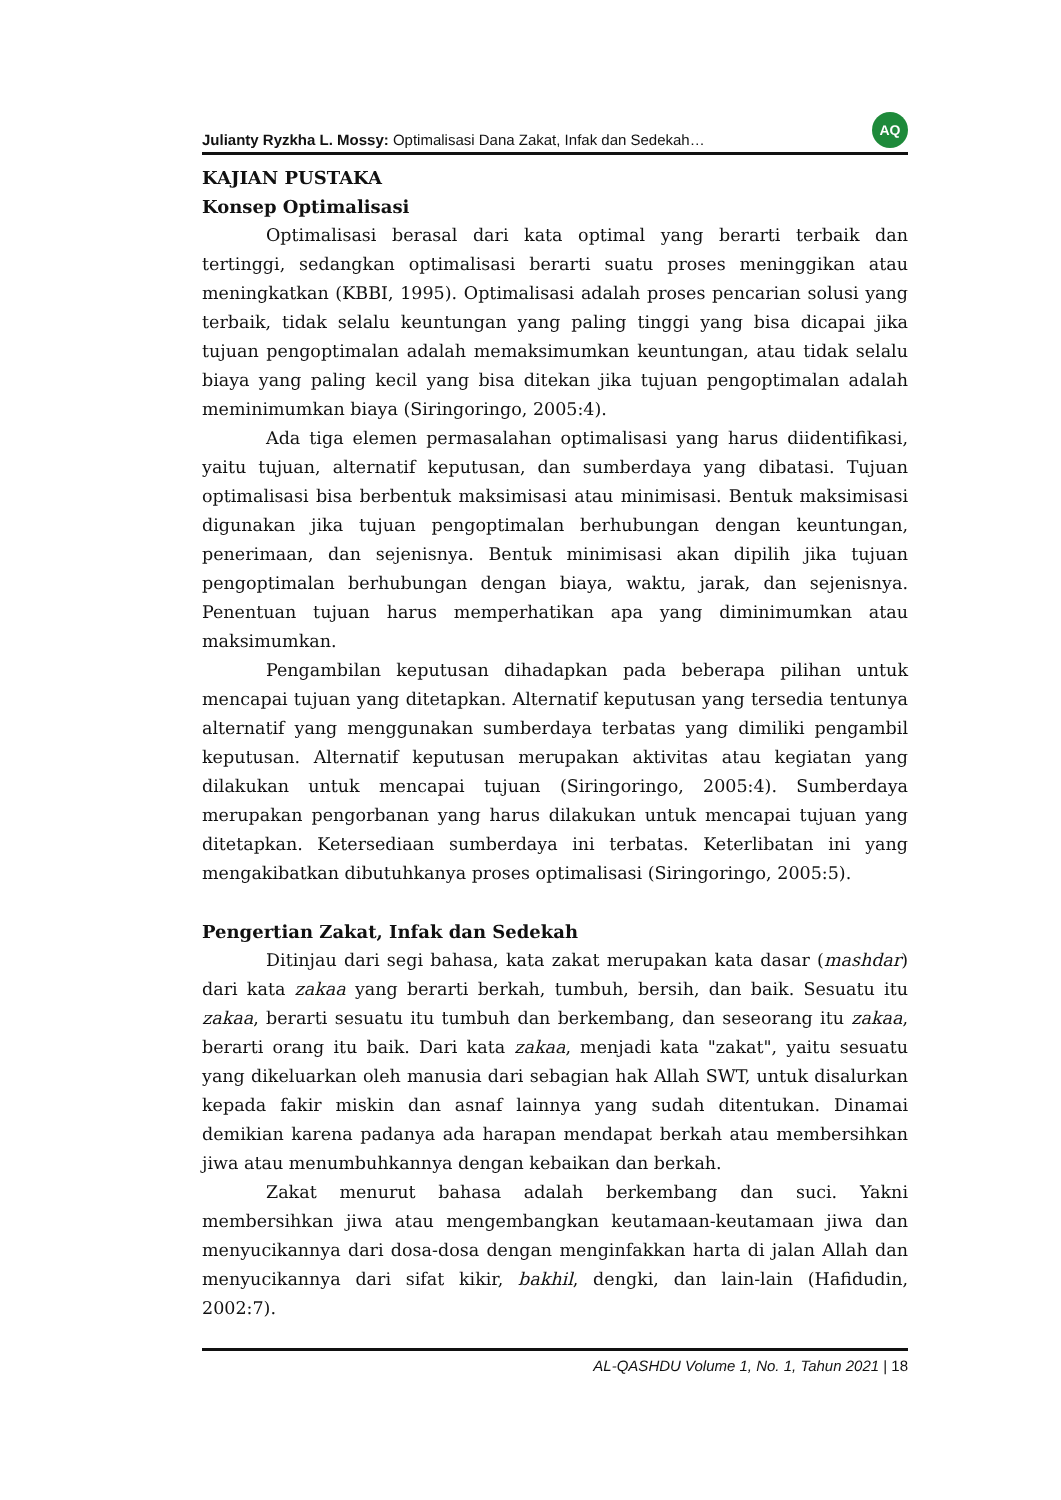Julianty Ryzkha L. Mossy: Optimalisasi Dana Zakat, Infak dan Sedekah… AQ
KAJIAN PUSTAKA
Konsep Optimalisasi
Optimalisasi berasal dari kata optimal yang berarti terbaik dan tertinggi, sedangkan optimalisasi berarti suatu proses meninggikan atau meningkatkan (KBBI, 1995). Optimalisasi adalah proses pencarian solusi yang terbaik, tidak selalu keuntungan yang paling tinggi yang bisa dicapai jika tujuan pengoptimalan adalah memaksimumkan keuntungan, atau tidak selalu biaya yang paling kecil yang bisa ditekan jika tujuan pengoptimalan adalah meminimumkan biaya (Siringoringo, 2005:4).
Ada tiga elemen permasalahan optimalisasi yang harus diidentifikasi, yaitu tujuan, alternatif keputusan, dan sumberdaya yang dibatasi. Tujuan optimalisasi bisa berbentuk maksimisasi atau minimisasi. Bentuk maksimisasi digunakan jika tujuan pengoptimalan berhubungan dengan keuntungan, penerimaan, dan sejenisnya. Bentuk minimisasi akan dipilih jika tujuan pengoptimalan berhubungan dengan biaya, waktu, jarak, dan sejenisnya. Penentuan tujuan harus memperhatikan apa yang diminimumkan atau maksimumkan.
Pengambilan keputusan dihadapkan pada beberapa pilihan untuk mencapai tujuan yang ditetapkan. Alternatif keputusan yang tersedia tentunya alternatif yang menggunakan sumberdaya terbatas yang dimiliki pengambil keputusan. Alternatif keputusan merupakan aktivitas atau kegiatan yang dilakukan untuk mencapai tujuan (Siringoringo, 2005:4). Sumberdaya merupakan pengorbanan yang harus dilakukan untuk mencapai tujuan yang ditetapkan. Ketersediaan sumberdaya ini terbatas. Keterlibatan ini yang mengakibatkan dibutuhkanya proses optimalisasi (Siringoringo, 2005:5).
Pengertian Zakat, Infak dan Sedekah
Ditinjau dari segi bahasa, kata zakat merupakan kata dasar (mashdar) dari kata zakaa yang berarti berkah, tumbuh, bersih, dan baik. Sesuatu itu zakaa, berarti sesuatu itu tumbuh dan berkembang, dan seseorang itu zakaa, berarti orang itu baik. Dari kata zakaa, menjadi kata "zakat", yaitu sesuatu yang dikeluarkan oleh manusia dari sebagian hak Allah SWT, untuk disalurkan kepada fakir miskin dan asnaf lainnya yang sudah ditentukan. Dinamai demikian karena padanya ada harapan mendapat berkah atau membersihkan jiwa atau menumbuhkannya dengan kebaikan dan berkah.
Zakat menurut bahasa adalah berkembang dan suci. Yakni membersihkan jiwa atau mengembangkan keutamaan-keutamaan jiwa dan menyucikannya dari dosa-dosa dengan menginfakkan harta di jalan Allah dan menyucikannya dari sifat kikir, bakhil, dengki, dan lain-lain (Hafidudin, 2002:7).
AL-QASHDU Volume 1, No. 1, Tahun 2021 | 18